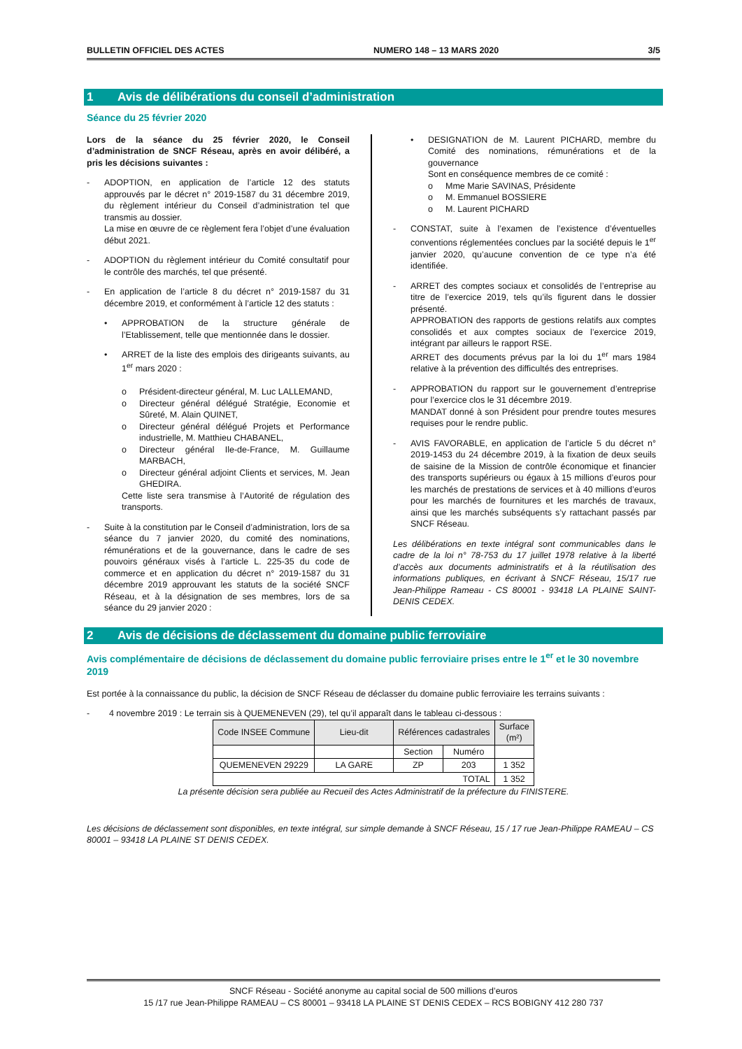BULLETIN OFFICIEL DES ACTES NUMERO 148 – 13 MARS 2020 3/5
1 Avis de délibérations du conseil d’administration
Séance du 25 février 2020
Lors de la séance du 25 février 2020, le Conseil d’administration de SNCF Réseau, après en avoir délibéré, a pris les décisions suivantes :
- ADOPTION, en application de l’article 12 des statuts approuvés par le décret n° 2019-1587 du 31 décembre 2019, du règlement intérieur du Conseil d’administration tel que transmis au dossier.
La mise en œuvre de ce règlement fera l’objet d’une évaluation début 2021.
- ADOPTION du règlement intérieur du Comité consultatif pour le contrôle des marchés, tel que présenté.
- En application de l’article 8 du décret n° 2019-1587 du 31 décembre 2019, et conformément à l’article 12 des statuts :
• APPROBATION de la structure générale de l’Etablissement, telle que mentionnée dans le dossier.
• ARRET de la liste des emplois des dirigeants suivants, au 1<sup>er</sup> mars 2020 :
o Président-directeur général, M. Luc LALLEMAND,
o Directeur général délégué Stratégie, Economie et Sûreté, M. Alain QUINET,
o Directeur général délégué Projets et Performance industrielle, M. Matthieu CHABANEL,
o Directeur général Ile-de-France, M. Guillaume MARBACH,
o Directeur général adjoint Clients et services, M. Jean GHEDIRA.
Cette liste sera transmise à l’Autorité de régulation des transports.
- Suite à la constitution par le Conseil d’administration, lors de sa séance du 7 janvier 2020, du comité des nominations, rémunérations et de la gouvernance, dans le cadre de ses pouvoirs généraux visés à l’article L. 225-35 du code de commerce et en application du décret n° 2019-1587 du 31 décembre 2019 approuvant les statuts de la société SNCF Réseau, et à la désignation de ses membres, lors de sa séance du 29 janvier 2020 :
• DESIGNATION de M. Laurent PICHARD, membre du Comité des nominations, rémunérations et de la gouvernance
Sont en conséquence membres de ce comité :
o Mme Marie SAVINAS, Présidente
o M. Emmanuel BOSSIERE
o M. Laurent PICHARD
- CONSTAT, suite à l’examen de l’existence d’éventuelles conventions réglementées conclues par la société depuis le 1<sup>er</sup> janvier 2020, qu’aucune convention de ce type n’a été identifiée.
- ARRET des comptes sociaux et consolidés de l’entreprise au titre de l’exercice 2019, tels qu’ils figurent dans le dossier présenté.
APPROBATION des rapports de gestions relatifs aux comptes consolidés et aux comptes sociaux de l’exercice 2019, intégrant par ailleurs le rapport RSE.
ARRET des documents prévus par la loi du 1<sup>er</sup> mars 1984 relative à la prévention des difficultés des entreprises.
- APPROBATION du rapport sur le gouvernement d’entreprise pour l’exercice clos le 31 décembre 2019.
MANDAT donné à son Président pour prendre toutes mesures requises pour le rendre public.
- AVIS FAVORABLE, en application de l’article 5 du décret n° 2019-1453 du 24 décembre 2019, à la fixation de deux seuils de saisine de la Mission de contrôle économique et financier des transports supérieurs ou égaux à 15 millions d’euros pour les marchés de prestations de services et à 40 millions d’euros pour les marchés de fournitures et les marchés de travaux, ainsi que les marchés subséquents s’y rattachant passés par SNCF Réseau.
Les délibérations en texte intégral sont communicables dans le cadre de la loi n° 78-753 du 17 juillet 1978 relative à la liberté d’accès aux documents administratifs et à la réutilisation des informations publiques, en écrivant à SNCF Réseau, 15/17 rue Jean-Philippe Rameau - CS 80001 - 93418 LA PLAINE SAINT-DENIS CEDEX.
2 Avis de décisions de déclassement du domaine public ferroviaire
Avis complémentaire de décisions de déclassement du domaine public ferroviaire prises entre le 1<sup>er</sup> et le 30 novembre 2019
Est portée à la connaissance du public, la décision de SNCF Réseau de déclasser du domaine public ferroviaire les terrains suivants :
- 4 novembre 2019 : Le terrain sis à QUEMENEVEN (29), tel qu’il apparaît dans le tableau ci-dessous :
| Code INSEE Commune | Lieu-dit | Références cadastrales | | Surface (m²) |
| --- | --- | --- | --- | --- |
| | | Section | Numéro | |
| QUEMENEVEN 29229 | LA GARE | ZP | 203 | 1 352 |
| TOTAL | | | | 1 352 |
La présente décision sera publiée au Recueil des Actes Administratif de la préfecture du FINISTERE.
Les décisions de déclassement sont disponibles, en texte intégral, sur simple demande à SNCF Réseau, 15 / 17 rue Jean-Philippe RAMEAU – CS 80001 – 93418 LA PLAINE ST DENIS CEDEX.
SNCF Réseau - Société anonyme au capital social de 500 millions d’euros
15 /17 rue Jean-Philippe RAMEAU – CS 80001 – 93418 LA PLAINE ST DENIS CEDEX – RCS BOBIGNY 412 280 737